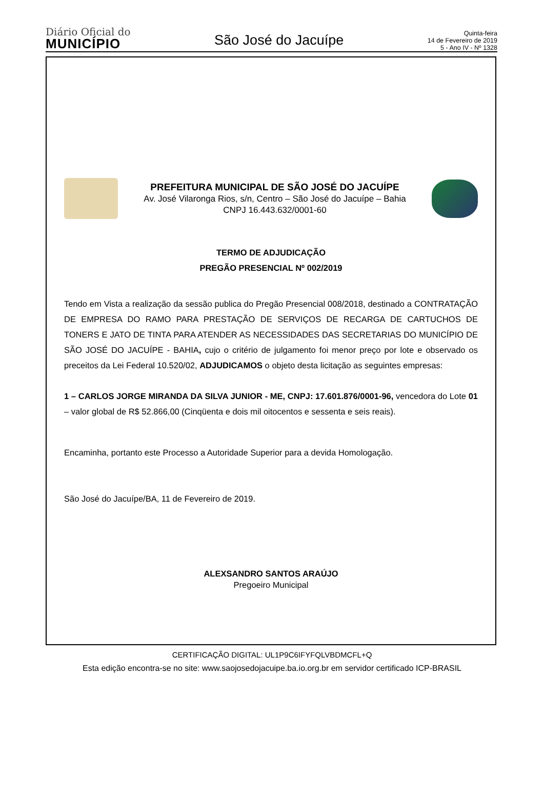Diário Oficial do
MUNICÍPIO
São José do Jacuípe
Quinta-feira
14 de Fevereiro de 2019
5 - Ano IV - Nº 1328
PREFEITURA MUNICIPAL DE SÃO JOSÉ DO JACUÍPE
Av. José Vilaronga Rios, s/n, Centro – São José do Jacuípe – Bahia
CNPJ 16.443.632/0001-60
TERMO DE ADJUDICAÇÃO
PREGÃO PRESENCIAL Nº 002/2019
Tendo em Vista a realização da sessão publica do Pregão Presencial 008/2018, destinado a CONTRATAÇÃO DE EMPRESA DO RAMO PARA PRESTAÇÃO DE SERVIÇOS DE RECARGA DE CARTUCHOS DE TONERS E JATO DE TINTA PARA ATENDER AS NECESSIDADES DAS SECRETARIAS DO MUNICÍPIO DE SÃO JOSÉ DO JACUÍPE - BAHIA, cujo o critério de julgamento foi menor preço por lote e observado os preceitos da Lei Federal 10.520/02, ADJUDICAMOS o objeto desta licitação as seguintes empresas:
1 – CARLOS JORGE MIRANDA DA SILVA JUNIOR - ME, CNPJ: 17.601.876/0001-96, vencedora do Lote 01 – valor global de R$ 52.866,00 (Cinqüenta e dois mil oitocentos e sessenta e seis reais).
Encaminha, portanto este Processo a Autoridade Superior para a devida Homologação.
São José do Jacuípe/BA, 11 de Fevereiro de 2019.
ALEXSANDRO SANTOS ARAÚJO
Pregoeiro Municipal
CERTIFICAÇÃO DIGITAL: UL1P9C6IFYFQLVBDMCFL+Q
Esta edição encontra-se no site: www.saojosedojacuipe.ba.io.org.br em servidor certificado ICP-BRASIL